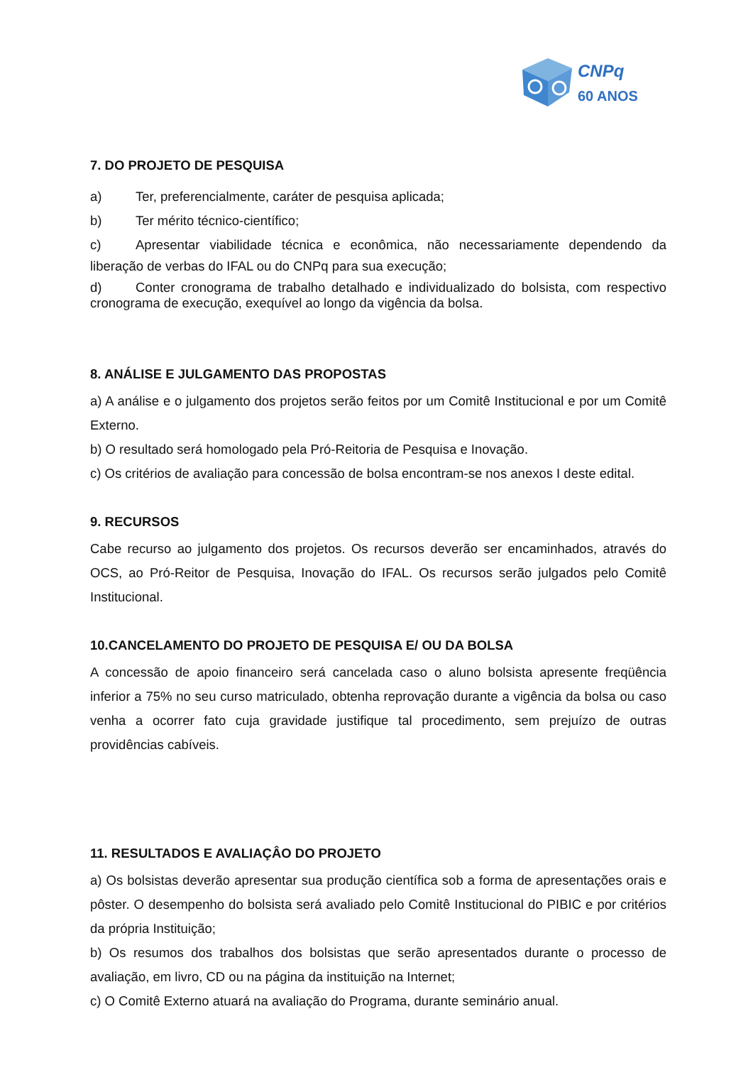CNPq
60 ANOS
7. DO PROJETO DE PESQUISA
a) Ter, preferencialmente, caráter de pesquisa aplicada;
b) Ter mérito técnico-científico;
c) Apresentar viabilidade técnica e econômica, não necessariamente dependendo da liberação de verbas do IFAL ou do CNPq para sua execução;
d) Conter cronograma de trabalho detalhado e individualizado do bolsista, com respectivo cronograma de execução, exequível ao longo da vigência da bolsa.
8. ANÁLISE E JULGAMENTO DAS PROPOSTAS
a) A análise e o julgamento dos projetos serão feitos por um Comitê Institucional e por um Comitê Externo.
b) O resultado será homologado pela Pró-Reitoria de Pesquisa e Inovação.
c) Os critérios de avaliação para concessão de bolsa encontram-se nos anexos I deste edital.
9. RECURSOS
Cabe recurso ao julgamento dos projetos. Os recursos deverão ser encaminhados, através do OCS, ao Pró-Reitor de Pesquisa, Inovação do IFAL. Os recursos serão julgados pelo Comitê Institucional.
10.CANCELAMENTO DO PROJETO DE PESQUISA E/ OU DA BOLSA
A concessão de apoio financeiro será cancelada caso o aluno bolsista apresente freqüência inferior a 75% no seu curso matriculado, obtenha reprovação durante a vigência da bolsa ou caso venha a ocorrer fato cuja gravidade justifique tal procedimento, sem prejuízo de outras providências cabíveis.
11. RESULTADOS E AVALIAÇÂO DO PROJETO
a) Os bolsistas deverão apresentar sua produção científica sob a forma de apresentações orais e pôster. O desempenho do bolsista será avaliado pelo Comitê Institucional do PIBIC e por critérios da própria Instituição;
b) Os resumos dos trabalhos dos bolsistas que serão apresentados durante o processo de avaliação, em livro, CD ou na página da instituição na Internet;
c) O Comitê Externo atuará na avaliação do Programa, durante seminário anual.